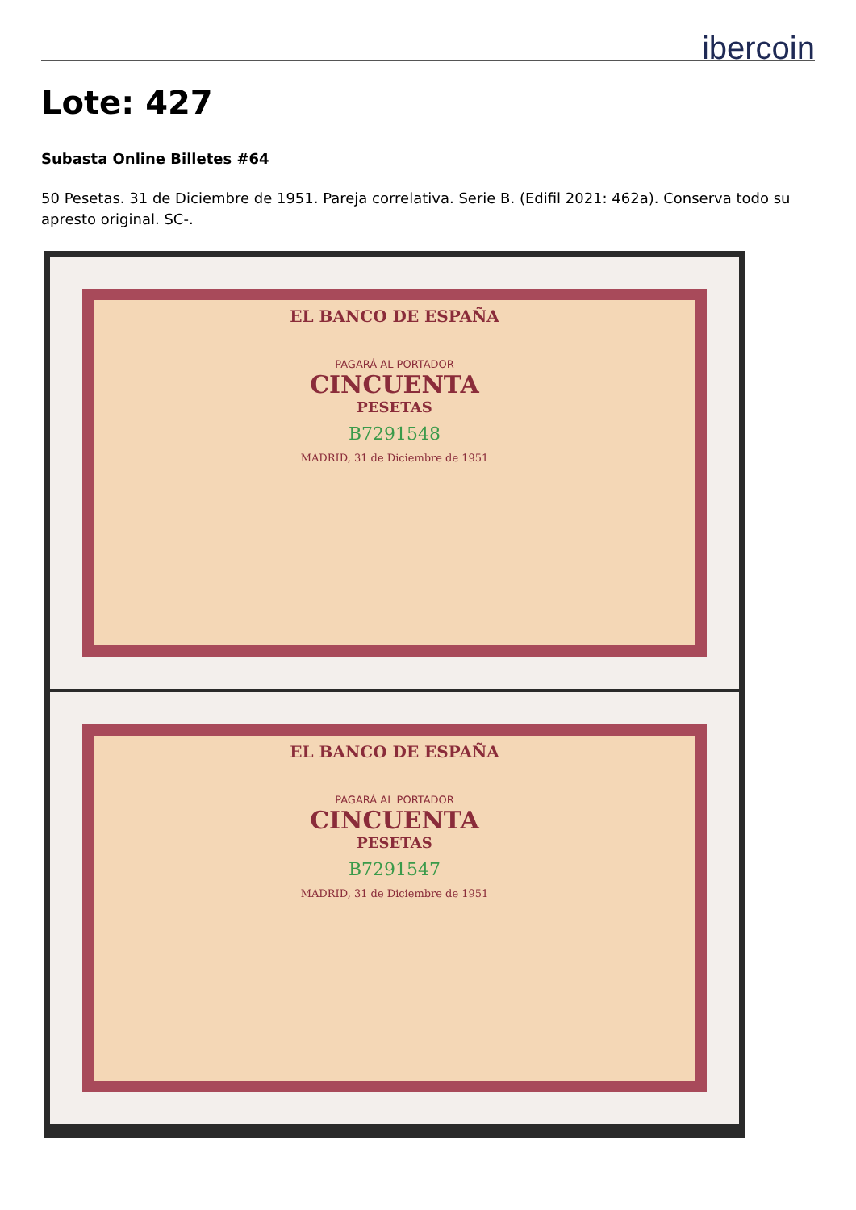ibercoin
Lote: 427
Subasta Online Billetes #64
50 Pesetas. 31 de Diciembre de 1951. Pareja correlativa. Serie B. (Edifil 2021: 462a). Conserva todo su apresto original. SC-.
EL BANCO DE ESPAÑA
PAGARÁ AL PORTADOR
CINCUENTA
PESETAS
B7291548
MADRID, 31 de Diciembre de 1951
EL BANCO DE ESPAÑA
PAGARÁ AL PORTADOR
CINCUENTA
PESETAS
B7291547
MADRID, 31 de Diciembre de 1951